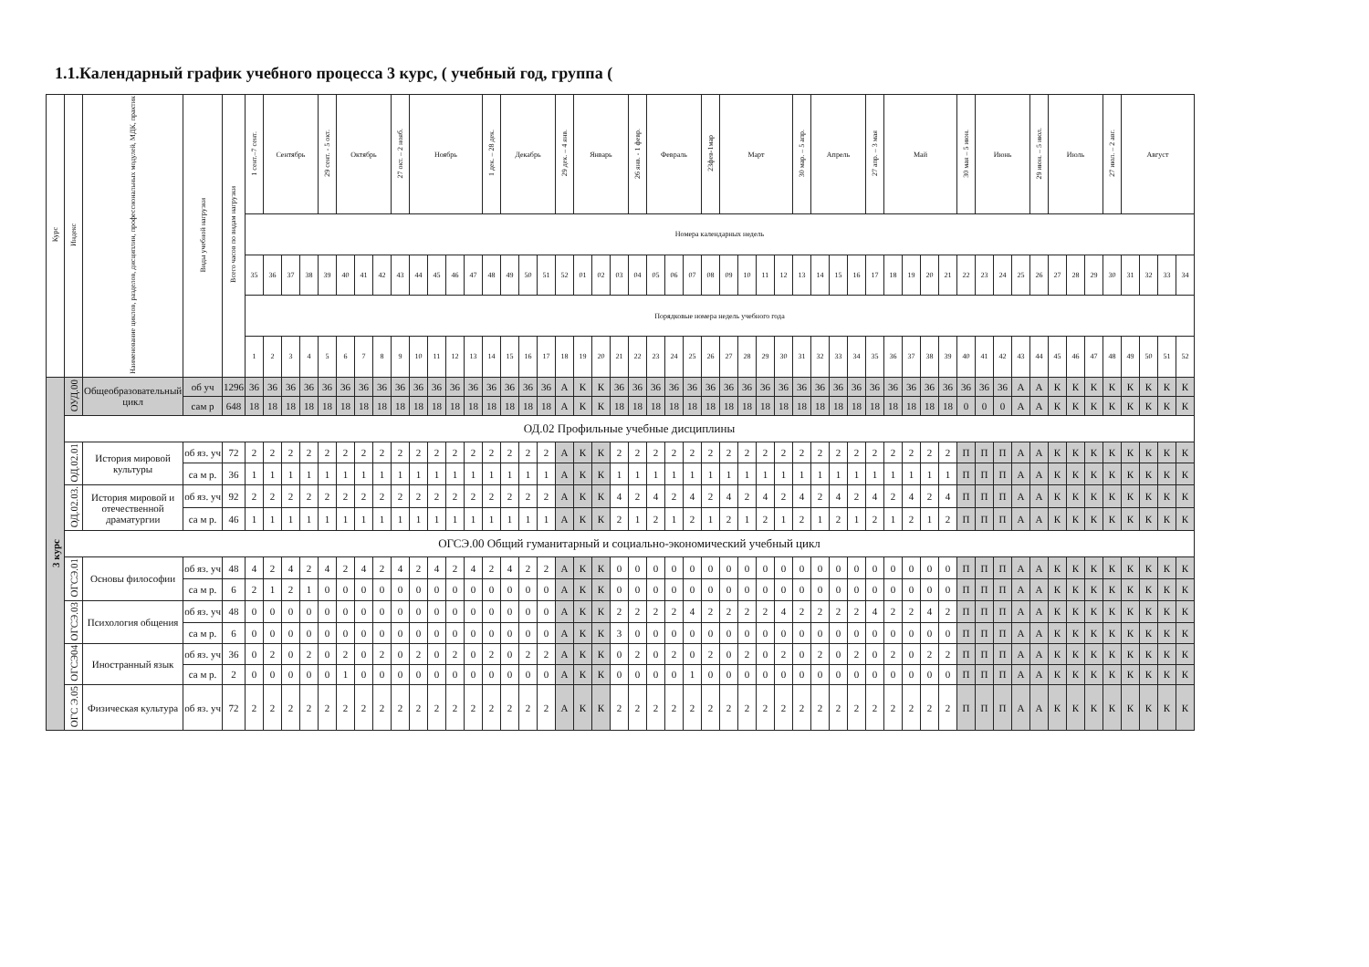1.1.Календарный график учебного процесса 3 курс, ( учебный год, группа (
| Курс | Индекс | Наименование циклов, разделов, дисциплин, профессиональных модулей, МДК, практик | Виды учебной нагрузки | Всего часов по видам нагрузки | 1 сент.–7 сент. | Сентябрь | | | 29 сент. - 5 окт. | Октябрь | | | 27 окт. – 2 нояб. | Ноябрь | | | | 1 дек. – 28 дек. | Декабрь | | | 29 дек. – 4 янв. | Январь | | | 26 янв. - 1 февр. | Февраль | | | 23фев-1мар | Март | | | | 30 мар. – 5 апр. | Апрель | | | 27 апр. – 3 мая | Май | | | | 30 мая – 5 июн. | Июнь | | | 29 июн. – 5 июл. | Июль | | | 27 июл. – 2 авг. | Август | | | |
| --- | --- | --- | --- | --- | --- | --- | --- | --- | --- | --- | --- | --- | --- | --- | --- | --- | --- | --- | --- | --- | --- | --- | --- | --- | --- | --- | --- | --- | --- | --- | --- | --- | --- | --- | --- | --- | --- | --- | --- | --- | --- | --- | --- | --- | --- | --- | --- | --- | --- | --- | --- | --- | --- | --- | --- | --- |
| | | | | | Номера календарных недель | | | | | | | | | | | | | | | | | | | | | | | | | | | | | | | | | | | | | | | | | | | | | | | | | | | |
| | | | | | 35 | 36 | 37 | 38 | 39 | 40 | 41 | 42 | 43 | 44 | 45 | 46 | 47 | 48 | 49 | 50 | 51 | 52 | 01 | 02 | 03 | 04 | 05 | 06 | 07 | 08 | 09 | 10 | 11 | 12 | 13 | 14 | 15 | 16 | 17 | 18 | 19 | 20 | 21 | 22 | 23 | 24 | 25 | 26 | 27 | 28 | 29 | 30 | 31 | 32 | 33 | 34 |
| | | | | | Порядковые номера недель учебного года | | | | | | | | | | | | | | | | | | | | | | | | | | | | | | | | | | | | | | | | | | | | | | | | | | | |
| | | | | | 1 | 2 | 3 | 4 | 5 | 6 | 7 | 8 | 9 | 10 | 11 | 12 | 13 | 14 | 15 | 16 | 17 | 18 | 19 | 20 | 21 | 22 | 23 | 24 | 25 | 26 | 27 | 28 | 29 | 30 | 31 | 32 | 33 | 34 | 35 | 36 | 37 | 38 | 39 | 40 | 41 | 42 | 43 | 44 | 45 | 46 | 47 | 48 | 49 | 50 | 51 | 52 |
| 3 курс | ОУД.00 | Общеобразовательный цикл | об уч | 1296 | 36 | 36 | 36 | 36 | 36 | 36 | 36 | 36 | 36 | 36 | 36 | 36 | 36 | 36 | 36 | 36 | 36 | А | К | К | 36 | 36 | 36 | 36 | 36 | 36 | 36 | 36 | 36 | 36 | 36 | 36 | 36 | 36 | 36 | 36 | 36 | 36 | 36 | 36 | 36 | 36 | А | А | К | К | К | К | К | К | К | К |
| | | | сам р | 648 | 18 | 18 | 18 | 18 | 18 | 18 | 18 | 18 | 18 | 18 | 18 | 18 | 18 | 18 | 18 | 18 | 18 | А | К | К | 18 | 18 | 18 | 18 | 18 | 18 | 18 | 18 | 18 | 18 | 18 | 18 | 18 | 18 | 18 | 18 | 18 | 18 | 18 | 0 | 0 | 0 | А | А | К | К | К | К | К | К | К | К |
| | ОД.02 Профильные учебные дисциплины | | | | | | | | | | | | | | | | | | | | | | | | | | | | | | | | | | | | | | | | | | | | | | | | | | | | | | | |
| | ОД.02.01 | История мировой культуры | об яз. уч | 72 | 2 | 2 | 2 | 2 | 2 | 2 | 2 | 2 | 2 | 2 | 2 | 2 | 2 | 2 | 2 | 2 | 2 | А | К | К | 2 | 2 | 2 | 2 | 2 | 2 | 2 | 2 | 2 | 2 | 2 | 2 | 2 | 2 | 2 | 2 | 2 | 2 | 2 | П | П | П | А | А | К | К | К | К | К | К | К | К |
| | | | са м р. | 36 | 1 | 1 | 1 | 1 | 1 | 1 | 1 | 1 | 1 | 1 | 1 | 1 | 1 | 1 | 1 | 1 | 1 | А | К | К | 1 | 1 | 1 | 1 | 1 | 1 | 1 | 1 | 1 | 1 | 1 | 1 | 1 | 1 | 1 | 1 | 1 | 1 | 1 | П | П | П | А | А | К | К | К | К | К | К | К | К |
| | ОД.02.03. | История мировой и отечественной драматургии | об яз. уч | 92 | 2 | 2 | 2 | 2 | 2 | 2 | 2 | 2 | 2 | 2 | 2 | 2 | 2 | 2 | 2 | 2 | 2 | А | К | К | 4 | 2 | 4 | 2 | 4 | 2 | 4 | 2 | 4 | 2 | 4 | 2 | 4 | 2 | 4 | 2 | 4 | 2 | 4 | П | П | П | А | А | К | К | К | К | К | К | К | К |
| | | | са м р. | 46 | 1 | 1 | 1 | 1 | 1 | 1 | 1 | 1 | 1 | 1 | 1 | 1 | 1 | 1 | 1 | 1 | 1 | А | К | К | 2 | 1 | 2 | 1 | 2 | 1 | 2 | 1 | 2 | 1 | 2 | 1 | 2 | 1 | 2 | 1 | 2 | 1 | 2 | П | П | П | А | А | К | К | К | К | К | К | К | К |
| | ОГСЭ.00 Общий гуманитарный и социально-экономический учебный цикл | | | | | | | | | | | | | | | | | | | | | | | | | | | | | | | | | | | | | | | | | | | | | | | | | | | | | | | |
| | ОГСЭ.01 | Основы философии | об яз. уч | 48 | 4 | 2 | 4 | 2 | 4 | 2 | 4 | 2 | 4 | 2 | 4 | 2 | 4 | 2 | 4 | 2 | 2 | А | К | К | 0 | 0 | 0 | 0 | 0 | 0 | 0 | 0 | 0 | 0 | 0 | 0 | 0 | 0 | 0 | 0 | 0 | 0 | 0 | П | П | П | А | А | К | К | К | К | К | К | К | К |
| | | | са м р. | 6 | 2 | 1 | 2 | 1 | 0 | 0 | 0 | 0 | 0 | 0 | 0 | 0 | 0 | 0 | 0 | 0 | 0 | А | К | К | 0 | 0 | 0 | 0 | 0 | 0 | 0 | 0 | 0 | 0 | 0 | 0 | 0 | 0 | 0 | 0 | 0 | 0 | 0 | П | П | П | А | А | К | К | К | К | К | К | К | К |
| | ОГСЭ.03 | Психология общения | об яз. уч | 48 | 0 | 0 | 0 | 0 | 0 | 0 | 0 | 0 | 0 | 0 | 0 | 0 | 0 | 0 | 0 | 0 | 0 | А | К | К | 2 | 2 | 2 | 2 | 4 | 2 | 2 | 2 | 2 | 4 | 2 | 2 | 2 | 2 | 4 | 2 | 2 | 4 | 2 | П | П | П | А | А | К | К | К | К | К | К | К | К |
| | | | са м р. | 6 | 0 | 0 | 0 | 0 | 0 | 0 | 0 | 0 | 0 | 0 | 0 | 0 | 0 | 0 | 0 | 0 | 0 | А | К | К | 3 | 0 | 0 | 0 | 0 | 0 | 0 | 0 | 0 | 0 | 0 | 0 | 0 | 0 | 0 | 0 | 0 | 0 | 0 | П | П | П | А | А | К | К | К | К | К | К | К | К |
| | ОГСЭ04 | Иностранный язык | об яз. уч | 36 | 0 | 2 | 0 | 2 | 0 | 2 | 0 | 2 | 0 | 2 | 0 | 2 | 0 | 2 | 0 | 2 | 2 | А | К | К | 0 | 2 | 0 | 2 | 0 | 2 | 0 | 2 | 0 | 2 | 0 | 2 | 0 | 2 | 0 | 2 | 0 | 2 | 2 | П | П | П | А | А | К | К | К | К | К | К | К | К |
| | | | са м р. | 2 | 0 | 0 | 0 | 0 | 0 | 1 | 0 | 0 | 0 | 0 | 0 | 0 | 0 | 0 | 0 | 0 | 0 | А | К | К | 0 | 0 | 0 | 0 | 1 | 0 | 0 | 0 | 0 | 0 | 0 | 0 | 0 | 0 | 0 | 0 | 0 | 0 | 0 | П | П | П | А | А | К | К | К | К | К | К | К | К |
| | ОГС Э.05 | Физическая культура | об яз. уч | 72 | 2 | 2 | 2 | 2 | 2 | 2 | 2 | 2 | 2 | 2 | 2 | 2 | 2 | 2 | 2 | 2 | 2 | А | К | К | 2 | 2 | 2 | 2 | 2 | 2 | 2 | 2 | 2 | 2 | 2 | 2 | 2 | 2 | 2 | 2 | 2 | 2 | 2 | П | П | П | А | А | К | К | К | К | К | К | К | К |